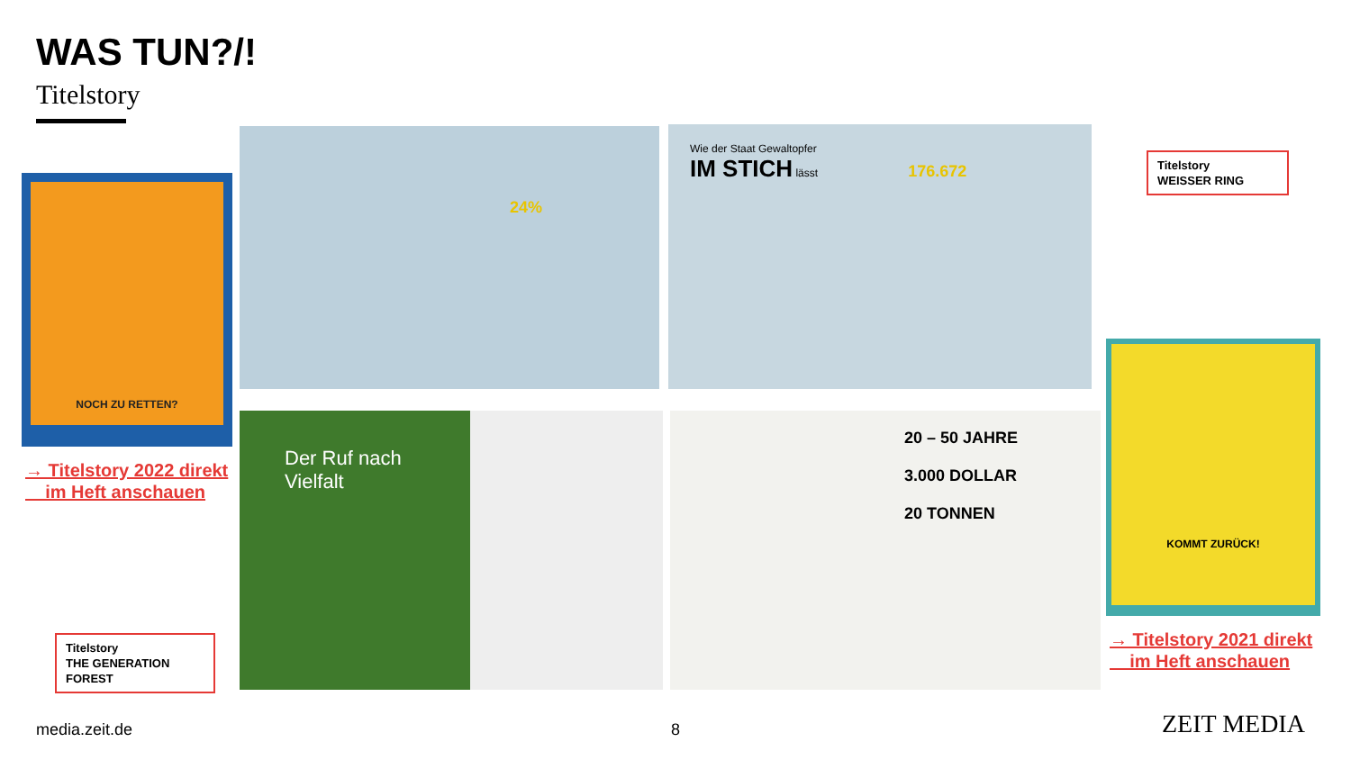WAS TUN?/!
Titelstory
NOCH ZU RETTEN?
24%
Wie der Staat Gewaltopfer
IM STICH lässt 176.672
Der Ruf nach Vielfalt
20 – 50 JAHRE
3.000 DOLLAR
20 TONNEN
KOMMT ZURÜCK!
Titelstory
WEISSER RING
→ Titelstory 2022 direkt
im Heft anschauen
Titelstory
THE GENERATION FOREST
→ Titelstory 2021 direkt
im Heft anschauen
media.zeit.de 8 ZEIT MEDIA